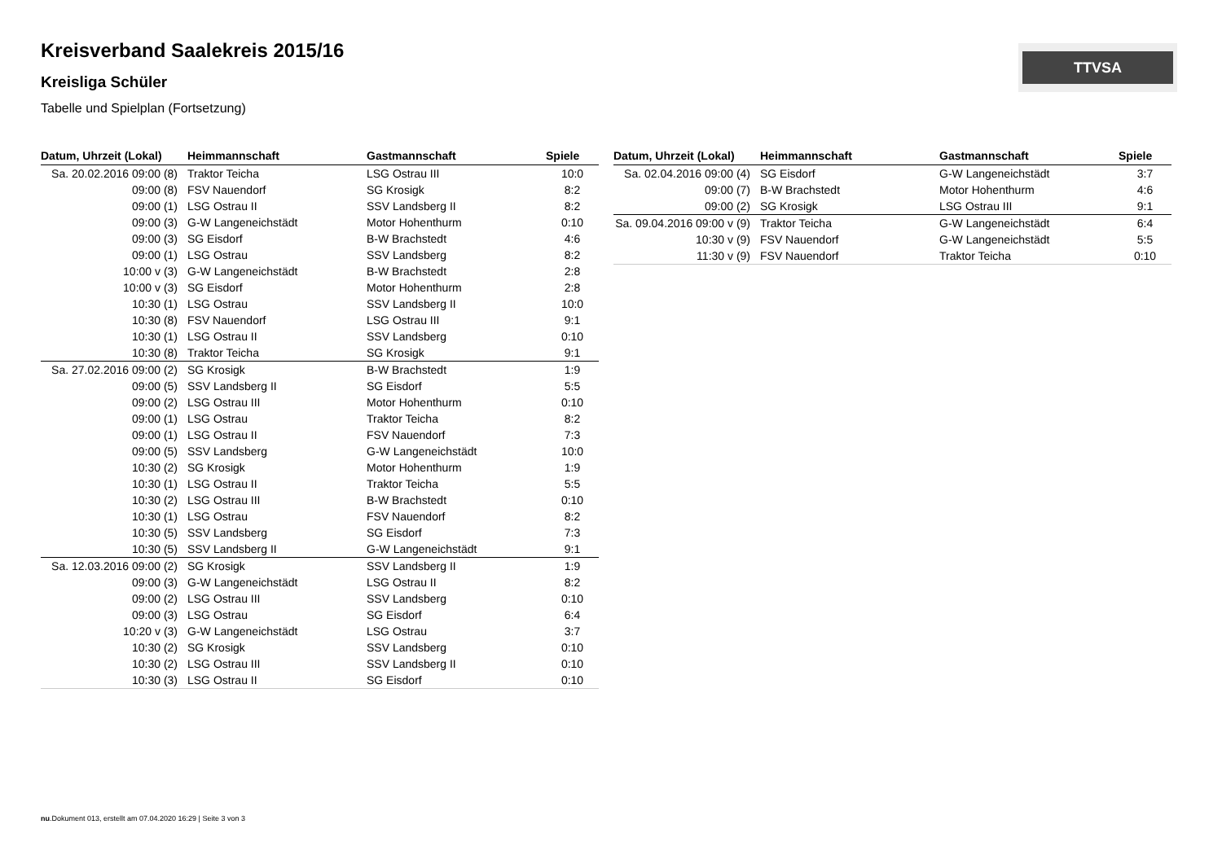TTVSA
Kreisverband Saalekreis 2015/16
Kreisliga Schüler
Tabelle und Spielplan (Fortsetzung)
| Datum, Uhrzeit (Lokal) | Heimmannschaft | Gastmannschaft | Spiele |
| --- | --- | --- | --- |
| Sa. 20.02.2016 09:00 (8) | Traktor Teicha | LSG Ostrau III | 10:0 |
| 09:00 (8) | FSV Nauendorf | SG Krosigk | 8:2 |
| 09:00 (1) | LSG Ostrau II | SSV Landsberg II | 8:2 |
| 09:00 (3) | G-W Langeneichstädt | Motor Hohenthurm | 0:10 |
| 09:00 (3) | SG Eisdorf | B-W Brachstedt | 4:6 |
| 09:00 (1) | LSG Ostrau | SSV Landsberg | 8:2 |
| 10:00 v (3) | G-W Langeneichstädt | B-W Brachstedt | 2:8 |
| 10:00 v (3) | SG Eisdorf | Motor Hohenthurm | 2:8 |
| 10:30 (1) | LSG Ostrau | SSV Landsberg II | 10:0 |
| 10:30 (8) | FSV Nauendorf | LSG Ostrau III | 9:1 |
| 10:30 (1) | LSG Ostrau II | SSV Landsberg | 0:10 |
| 10:30 (8) | Traktor Teicha | SG Krosigk | 9:1 |
| Sa. 27.02.2016 09:00 (2) | SG Krosigk | B-W Brachstedt | 1:9 |
| 09:00 (5) | SSV Landsberg II | SG Eisdorf | 5:5 |
| 09:00 (2) | LSG Ostrau III | Motor Hohenthurm | 0:10 |
| 09:00 (1) | LSG Ostrau | Traktor Teicha | 8:2 |
| 09:00 (1) | LSG Ostrau II | FSV Nauendorf | 7:3 |
| 09:00 (5) | SSV Landsberg | G-W Langeneichstädt | 10:0 |
| 10:30 (2) | SG Krosigk | Motor Hohenthurm | 1:9 |
| 10:30 (1) | LSG Ostrau II | Traktor Teicha | 5:5 |
| 10:30 (2) | LSG Ostrau III | B-W Brachstedt | 0:10 |
| 10:30 (1) | LSG Ostrau | FSV Nauendorf | 8:2 |
| 10:30 (5) | SSV Landsberg | SG Eisdorf | 7:3 |
| 10:30 (5) | SSV Landsberg II | G-W Langeneichstädt | 9:1 |
| Sa. 12.03.2016 09:00 (2) | SG Krosigk | SSV Landsberg II | 1:9 |
| 09:00 (3) | G-W Langeneichstädt | LSG Ostrau II | 8:2 |
| 09:00 (2) | LSG Ostrau III | SSV Landsberg | 0:10 |
| 09:00 (3) | LSG Ostrau | SG Eisdorf | 6:4 |
| 10:20 v (3) | G-W Langeneichstädt | LSG Ostrau | 3:7 |
| 10:30 (2) | SG Krosigk | SSV Landsberg | 0:10 |
| 10:30 (2) | LSG Ostrau III | SSV Landsberg II | 0:10 |
| 10:30 (3) | LSG Ostrau II | SG Eisdorf | 0:10 |
| Datum, Uhrzeit (Lokal) | Heimmannschaft | Gastmannschaft | Spiele |
| --- | --- | --- | --- |
| Sa. 02.04.2016 09:00 (4) | SG Eisdorf | G-W Langeneichstädt | 3:7 |
| 09:00 (7) | B-W Brachstedt | Motor Hohenthurm | 4:6 |
| 09:00 (2) | SG Krosigk | LSG Ostrau III | 9:1 |
| Sa. 09.04.2016 09:00 v (9) | Traktor Teicha | G-W Langeneichstädt | 6:4 |
| 10:30 v (9) | FSV Nauendorf | G-W Langeneichstädt | 5:5 |
| 11:30 v (9) | FSV Nauendorf | Traktor Teicha | 0:10 |
nu.Dokument 013, erstellt am 07.04.2020 16:29 | Seite 3 von 3